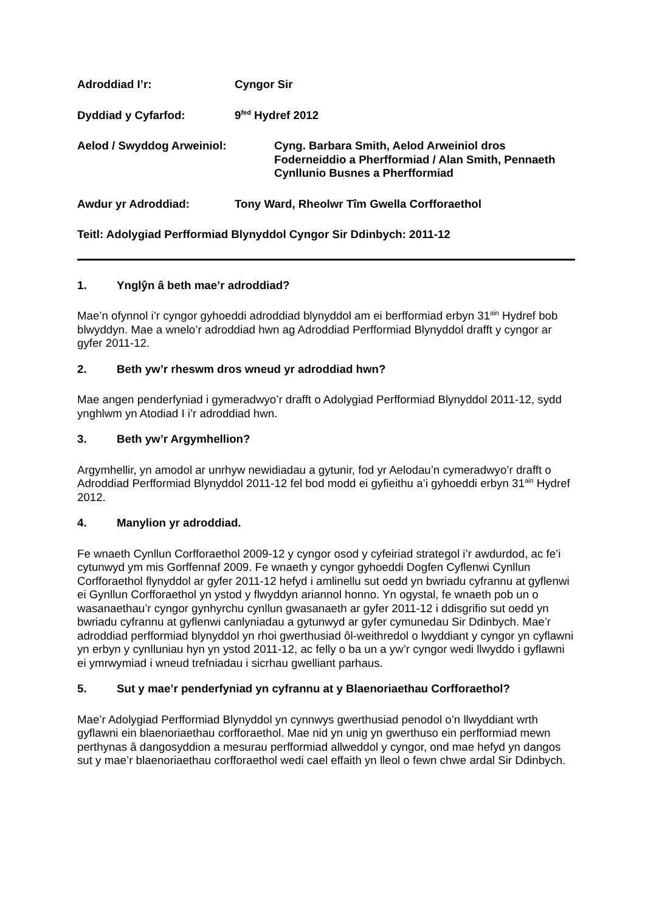Adroddiad I’r: Cyngor Sir
Dyddiad y Cyfarfod: 9<sup>fed</sup> Hydref 2012
Aelod / Swyddog Arweiniol: Cyng. Barbara Smith, Aelod Arweiniol dros Foderneiddio a Pherfformiad / Alan Smith, Pennaeth Cynllunio Busnes a Pherfformiad
Awdur yr Adroddiad: Tony Ward, Rheolwr Tîm Gwella Corfforaethol
Teitl: Adolygiad Perfformiad Blynyddol Cyngor Sir Ddinbych: 2011-12
1. Ynglŷn â beth mae’r adroddiad?
Mae’n ofynnol i’r cyngor gyhoeddi adroddiad blynyddol am ei berfformiad erbyn 31<sup>ain</sup> Hydref bob blwyddyn. Mae a wnelo’r adroddiad hwn ag Adroddiad Perfformiad Blynyddol drafft y cyngor ar gyfer 2011-12.
2. Beth yw’r rheswm dros wneud yr adroddiad hwn?
Mae angen penderfyniad i gymeradwyo’r drafft o Adolygiad Perfformiad Blynyddol 2011-12, sydd ynghlwm yn Atodiad I i’r adroddiad hwn.
3. Beth yw’r Argymhellion?
Argymhellir, yn amodol ar unrhyw newidiadau a gytunir, fod yr Aelodau’n cymeradwyo’r drafft o Adroddiad Perfformiad Blynyddol 2011-12 fel bod modd ei gyfieithu a’i gyhoeddi erbyn 31<sup>ain</sup> Hydref 2012.
4. Manylion yr adroddiad.
Fe wnaeth Cynllun Corfforaethol 2009-12 y cyngor osod y cyfeiriad strategol i’r awdurdod, ac fe’i cytunwyd ym mis Gorffennaf 2009. Fe wnaeth y cyngor gyhoeddi Dogfen Cyflenwi Cynllun Corfforaethol flynyddol ar gyfer 2011-12 hefyd i amlinellu sut oedd yn bwriadu cyfrannu at gyflenwi ei Gynllun Corfforaethol yn ystod y flwyddyn ariannol honno. Yn ogystal, fe wnaeth pob un o wasanaethau’r cyngor gynhyrchu cynllun gwasanaeth ar gyfer 2011-12 i ddisgrifio sut oedd yn bwriadu cyfrannu at gyflenwi canlyniadau a gytunwyd ar gyfer cymunedau Sir Ddinbych. Mae’r adroddiad perfformiad blynyddol yn rhoi gwerthusiad ôl-weithredol o lwyddiant y cyngor yn cyflawni yn erbyn y cynlluniau hyn yn ystod 2011-12, ac felly o ba un a yw’r cyngor wedi llwyddo i gyflawni ei ymrwymiad i wneud trefniadau i sicrhau gwelliant parhaus.
5. Sut y mae’r penderfyniad yn cyfrannu at y Blaenoriaethau Corfforaethol?
Mae’r Adolygiad Perfformiad Blynyddol yn cynnwys gwerthusiad penodol o’n llwyddiant wrth gyflawni ein blaenoriaethau corfforaethol. Mae nid yn unig yn gwerthuso ein perfformiad mewn perthynas â dangosyddion a mesurau perfformiad allweddol y cyngor, ond mae hefyd yn dangos sut y mae’r blaenoriaethau corfforaethol wedi cael effaith yn lleol o fewn chwe ardal Sir Ddinbych.